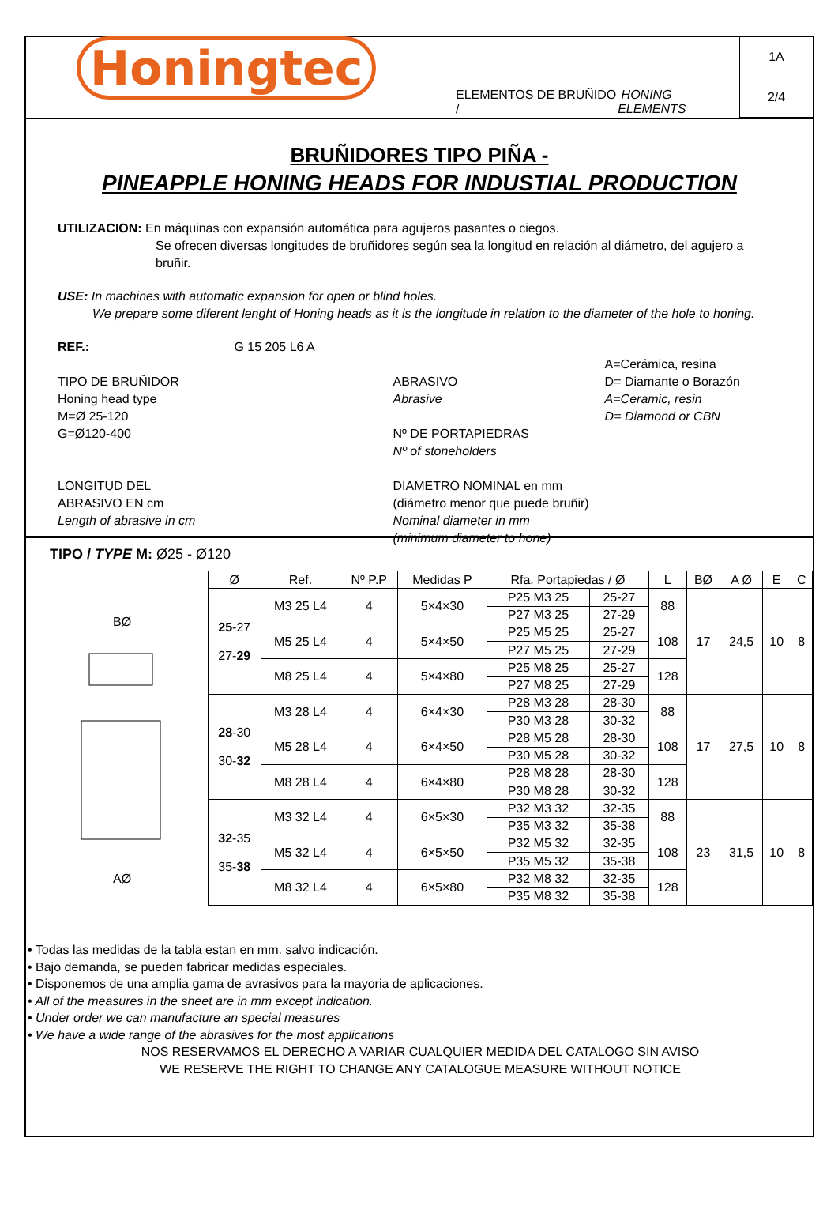Honingtec
ELEMENTOS DE BRUÑIDO / HONING ELEMENTS
1A
2/4
BRUÑIDORES TIPO PIÑA -
PINEAPPLE HONING HEADS FOR INDUSTIAL PRODUCTION
UTILIZACION: En máquinas con expansión automática para agujeros pasantes o ciegos.
Se ofrecen diversas longitudes de bruñidores según sea la longitud en relación al diámetro, del agujero a bruñir.
USE: In machines with automatic expansion for open or blind holes.
We prepare some diferent lenght of Honing heads as it is the longitude in relation to the diameter of the hole to honing.
REF.:
TIPO DE BRUÑIDOR
Honing head type
M=Ø 25-120
G=Ø120-400
LONGITUD DEL
ABRASIVO EN cm
Length of abrasive in cm
G 15 205 L6 A
ABRASIVO
Abrasive
Nº DE PORTAPIEDRAS
Nº of stoneholders
DIAMETRO NOMINAL en mm
(diámetro menor que puede bruñir)
Nominal diameter in mm
(minimum diameter to hone)
A=Cerámica, resina
D= Diamante o Borazón
A=Ceramic, resin
D= Diamond or CBN
TIPO / TYPE M: Ø25 - Ø120
BØ
AØ
| Ø | Ref. | Nº P.P | Medidas P | Rfa. Portapiedas / Ø | | L | BØ | A Ø | E | C |
| --- | --- | --- | --- | --- | --- | --- | --- | --- | --- | --- |
| 25 -27 27- 29 | M3 25 L4 | 4 | 5×4×30 | P25 M3 25 | 25-27 | 88 | 17 | 24,5 | 10 | 8 |
| | | | | P27 M3 25 | 27-29 | | | | | |
| | M5 25 L4 | 4 | 5×4×50 | P25 M5 25 | 25-27 | 108 | | | | |
| | | | | P27 M5 25 | 27-29 | | | | | |
| | M8 25 L4 | 4 | 5×4×80 | P25 M8 25 | 25-27 | 128 | | | | |
| | | | | P27 M8 25 | 27-29 | | | | | |
| 28 -30 30- 32 | M3 28 L4 | 4 | 6×4×30 | P28 M3 28 | 28-30 | 88 | 17 | 27,5 | 10 | 8 |
| | | | | P30 M3 28 | 30-32 | | | | | |
| | M5 28 L4 | 4 | 6×4×50 | P28 M5 28 | 28-30 | 108 | | | | |
| | | | | P30 M5 28 | 30-32 | | | | | |
| | M8 28 L4 | 4 | 6×4×80 | P28 M8 28 | 28-30 | 128 | | | | |
| | | | | P30 M8 28 | 30-32 | | | | | |
| 32 -35 35- 38 | M3 32 L4 | 4 | 6×5×30 | P32 M3 32 | 32-35 | 88 | 23 | 31,5 | 10 | 8 |
| | | | | P35 M3 32 | 35-38 | | | | | |
| | M5 32 L4 | 4 | 6×5×50 | P32 M5 32 | 32-35 | 108 | | | | |
| | | | | P35 M5 32 | 35-38 | | | | | |
| | M8 32 L4 | 4 | 6×5×80 | P32 M8 32 | 32-35 | 128 | | | | |
| | | | | P35 M8 32 | 35-38 | | | | | |
• Todas las medidas de la tabla estan en mm. salvo indicación.
• Bajo demanda, se pueden fabricar medidas especiales.
• Disponemos de una amplia gama de avrasivos para la mayoria de aplicaciones.
• All of the measures in the sheet are in mm except indication.
• Under order we can manufacture an special measures
• We have a wide range of the abrasives for the most applications
NOS RESERVAMOS EL DERECHO A VARIAR CUALQUIER MEDIDA DEL CATALOGO SIN AVISO
WE RESERVE THE RIGHT TO CHANGE ANY CATALOGUE MEASURE WITHOUT NOTICE